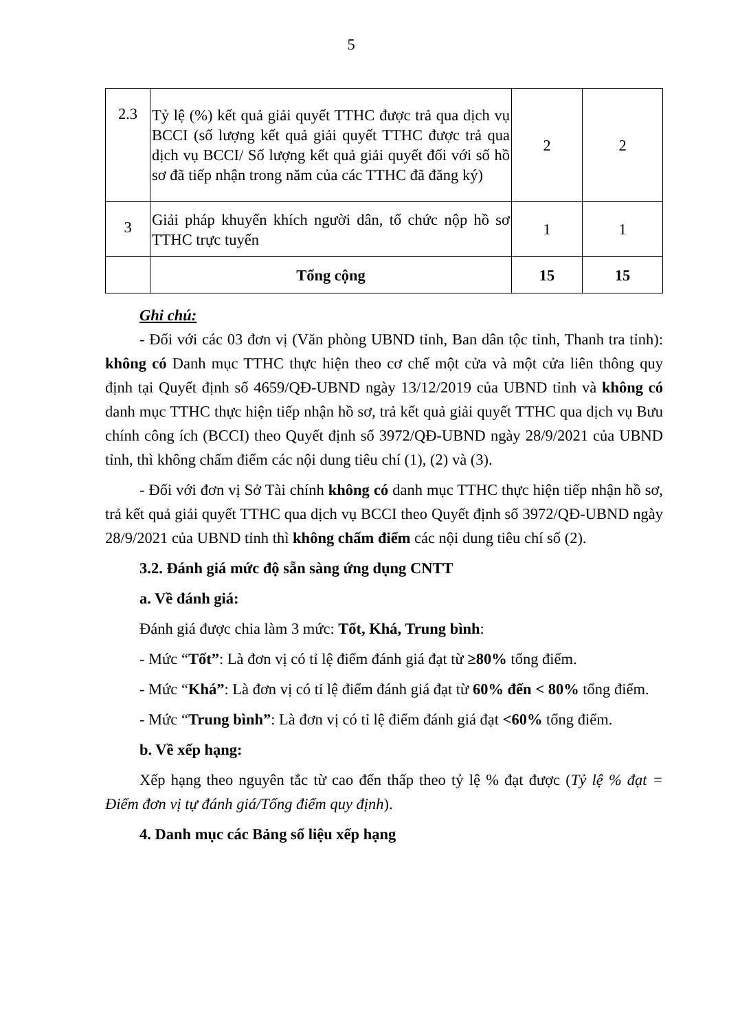5
| 2.3 | Tỷ lệ (%) kết quả giải quyết TTHC được trả qua dịch vụ BCCI (số lượng kết quả giải quyết TTHC được trả qua dịch vụ BCCI/ Số lượng kết quả giải quyết đối với số hồ sơ đã tiếp nhận trong năm của các TTHC đã đăng ký) | 2 | 2 |
| 3 | Giải pháp khuyến khích người dân, tổ chức nộp hồ sơ TTHC trực tuyến | 1 | 1 |
| | Tổng cộng | 15 | 15 |
Ghi chú:
- Đối với các 03 đơn vị (Văn phòng UBND tỉnh, Ban dân tộc tỉnh, Thanh tra tỉnh): không có Danh mục TTHC thực hiện theo cơ chế một cửa và một cửa liên thông quy định tại Quyết định số 4659/QĐ-UBND ngày 13/12/2019 của UBND tỉnh và không có danh mục TTHC thực hiện tiếp nhận hồ sơ, trả kết quả giải quyết TTHC qua dịch vụ Bưu chính công ích (BCCI) theo Quyết định số 3972/QĐ-UBND ngày 28/9/2021 của UBND tỉnh, thì không chấm điểm các nội dung tiêu chí (1), (2) và (3).
- Đối với đơn vị Sở Tài chính không có danh mục TTHC thực hiện tiếp nhận hồ sơ, trả kết quả giải quyết TTHC qua dịch vụ BCCI theo Quyết định số 3972/QĐ-UBND ngày 28/9/2021 của UBND tỉnh thì không chấm điểm các nội dung tiêu chí số (2).
3.2. Đánh giá mức độ sẵn sàng ứng dụng CNTT
a. Về đánh giá:
Đánh giá được chia làm 3 mức: Tốt, Khá, Trung bình:
- Mức “Tốt”: Là đơn vị có tỉ lệ điểm đánh giá đạt từ ≥80% tổng điểm.
- Mức “Khá”: Là đơn vị có tỉ lệ điểm đánh giá đạt từ 60% đến < 80% tổng điểm.
- Mức “Trung bình”: Là đơn vị có tỉ lệ điểm đánh giá đạt <60% tổng điểm.
b. Về xếp hạng:
Xếp hạng theo nguyên tắc từ cao đến thấp theo tỷ lệ % đạt được (Tỷ lệ % đạt = Điểm đơn vị tự đánh giá/Tổng điểm quy định).
4. Danh mục các Bảng số liệu xếp hạng